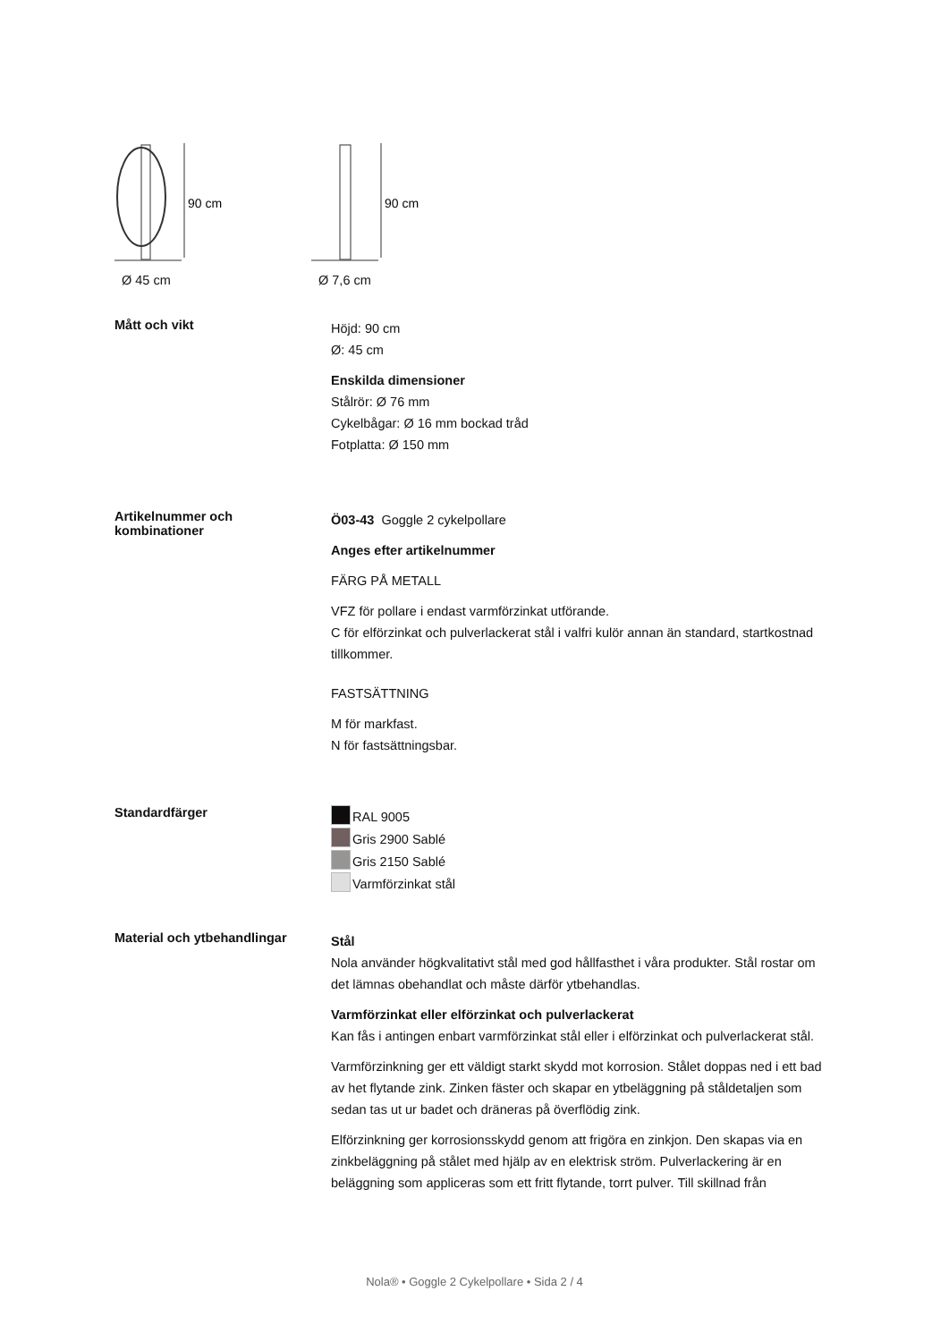90 cm
Ø 45 cm
90 cm
Ø 7,6 cm
Mått och vikt
Höjd: 90 cm
Ø: 45 cm
Enskilda dimensioner
Stålrör: Ø 76 mm
Cykelbågar: Ø 16 mm bockad tråd
Fotplatta: Ø 150 mm
Artikelnummer och
kombinationer
Ö03-43 Goggle 2 cykelpollare
Anges efter artikelnummer
FÄRG PÅ METALL
VFZ för pollare i endast varmförzinkat utförande.
C för elförzinkat och pulverlackerat stål i valfri kulör annan än standard, startkostnad tillkommer.
FASTSÄTTNING
M för markfast.
N för fastsättningsbar.
Standardfärger
RAL 9005
Gris 2900 Sablé
Gris 2150 Sablé
Varmförzinkat stål
Material och ytbehandlingar
Stål
Nola använder högkvalitativt stål med god hållfasthet i våra produkter. Stål rostar om det lämnas obehandlat och måste därför ytbehandlas.
Varmförzinkat eller elförzinkat och pulverlackerat
Kan fås i antingen enbart varmförzinkat stål eller i elförzinkat och pulverlackerat stål.
Varmförzinkning ger ett väldigt starkt skydd mot korrosion. Stålet doppas ned i ett bad av het flytande zink. Zinken fäster och skapar en ytbeläggning på ståldetaljen som sedan tas ut ur badet och dräneras på överflödig zink.
Elförzinkning ger korrosionsskydd genom att frigöra en zinkjon. Den skapas via en zinkbeläggning på stålet med hjälp av en elektrisk ström. Pulverlackering är en beläggning som appliceras som ett fritt flytande, torrt pulver. Till skillnad från
Nola® • Goggle 2 Cykelpollare • Sida 2 / 4